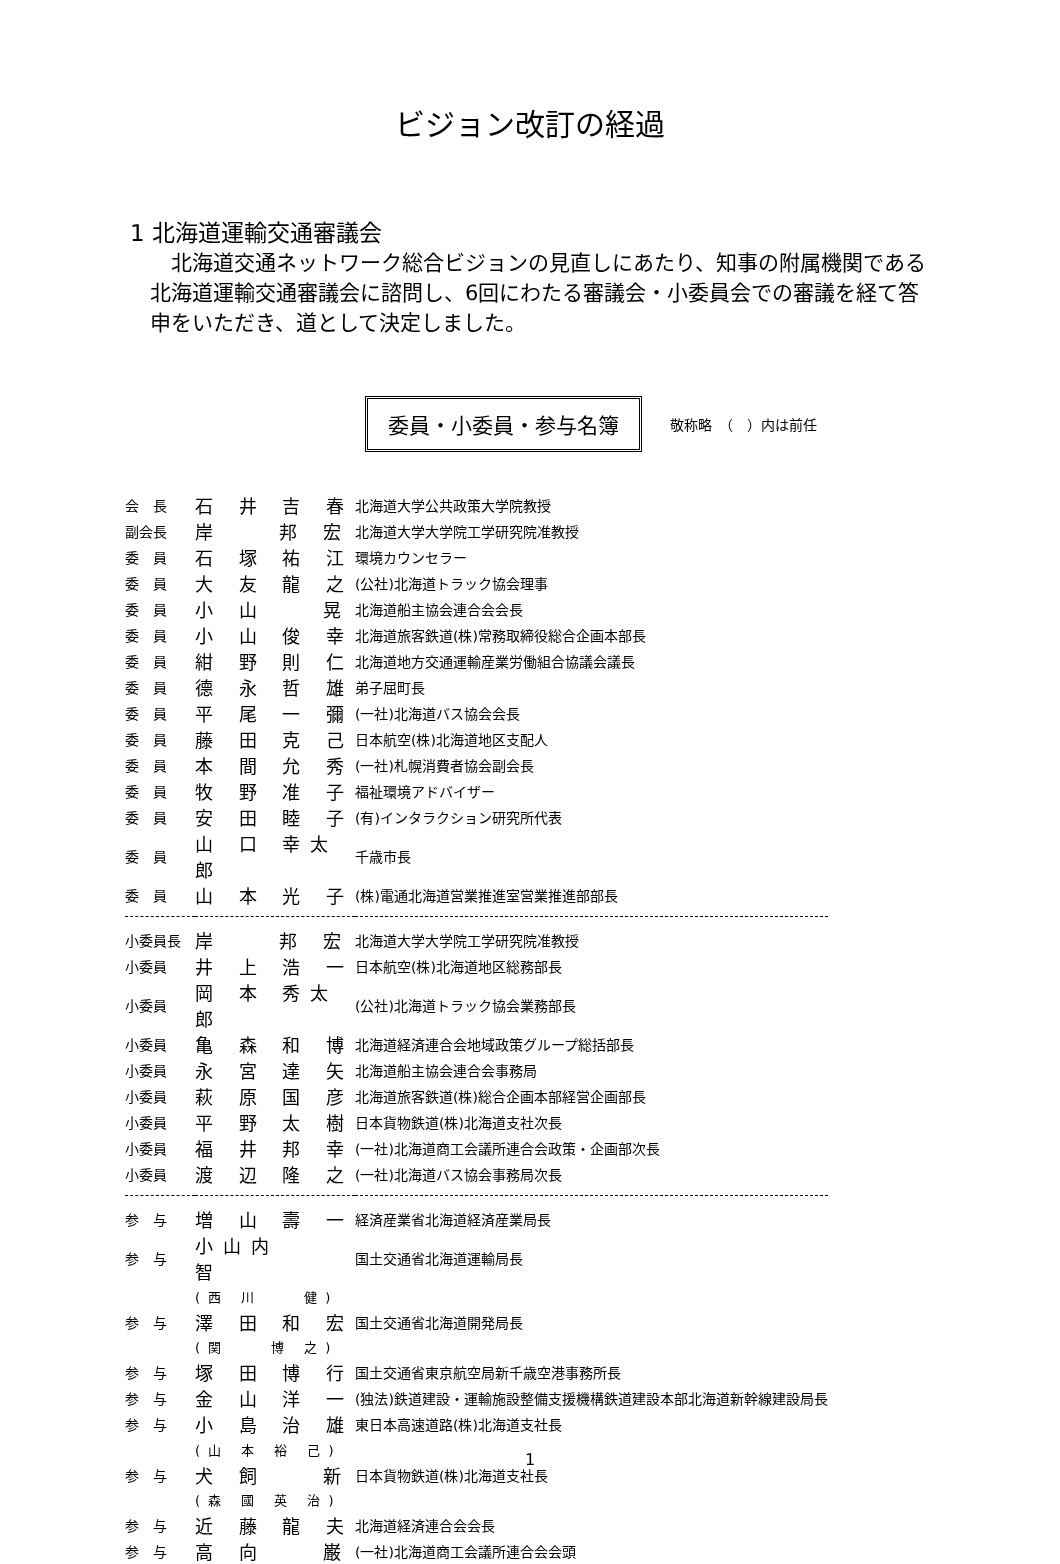ビジョン改訂の経過
1 北海道運輸交通審議会
　北海道交通ネットワーク総合ビジョンの見直しにあたり、知事の附属機関である北海道運輸交通審議会に諮問し、6回にわたる審議会・小委員会での審議を経て答申をいただき、道として決定しました。
委員・小委員・参与名簿
敬称略　（　）内は前任
| 会 長 | 石 井 吉 春 | 北海道大学公共政策大学院教授 |
| 副会長 | 岸 邦 宏 | 北海道大学大学院工学研究院准教授 |
| 委 員 | 石 塚 祐 江 | 環境カウンセラー |
| 委 員 | 大 友 龍 之 | (公社)北海道トラック協会理事 |
| 委 員 | 小 山 晃 | 北海道船主協会連合会会長 |
| 委 員 | 小 山 俊 幸 | 北海道旅客鉄道(株)常務取締役総合企画本部長 |
| 委 員 | 紺 野 則 仁 | 北海道地方交通運輸産業労働組合協議会議長 |
| 委 員 | 德 永 哲 雄 | 弟子屈町長 |
| 委 員 | 平 尾 一 彌 | (一社)北海道バス協会会長 |
| 委 員 | 藤 田 克 己 | 日本航空(株)北海道地区支配人 |
| 委 員 | 本 間 允 秀 | (一社)札幌消費者協会副会長 |
| 委 員 | 牧 野 准 子 | 福祉環境アドバイザー |
| 委 員 | 安 田 睦 子 | (有)インタラクション研究所代表 |
| 委 員 | 山 口 幸太郎 | 千歳市長 |
| 委 員 | 山 本 光 子 | (株)電通北海道営業推進室営業推進部部長 |
| 小委員長 | 岸 邦 宏 | 北海道大学大学院工学研究院准教授 |
| 小委員 | 井 上 浩 一 | 日本航空(株)北海道地区総務部長 |
| 小委員 | 岡 本 秀太郎 | (公社)北海道トラック協会業務部長 |
| 小委員 | 亀 森 和 博 | 北海道経済連合会地域政策グループ総括部長 |
| 小委員 | 永 宮 達 矢 | 北海道船主協会連合会事務局 |
| 小委員 | 萩 原 国 彦 | 北海道旅客鉄道(株)総合企画本部経営企画部長 |
| 小委員 | 平 野 太 樹 | 日本貨物鉄道(株)北海道支社次長 |
| 小委員 | 福 井 邦 幸 | (一社)北海道商工会議所連合会政策・企画部次長 |
| 小委員 | 渡 辺 隆 之 | (一社)北海道バス協会事務局次長 |
| 参 与 | 増 山 壽 一 | 経済産業省北海道経済産業局長 |
| 参 与 | 小山内 智 | 国土交通省北海道運輸局長 |
| | (西 川 健) | |
| 参 与 | 澤 田 和 宏 | 国土交通省北海道開発局長 |
| | (関 博 之) | |
| 参 与 | 塚 田 博 行 | 国土交通省東京航空局新千歳空港事務所長 |
| 参 与 | 金 山 洋 一 | (独法)鉄道建設・運輸施設整備支援機構鉄道建設本部北海道新幹線建設局長 |
| 参 与 | 小 島 治 雄 | 東日本高速道路(株)北海道支社長 |
| | (山 本 裕 己) | |
| 参 与 | 犬 飼 新 | 日本貨物鉄道(株)北海道支社長 |
| | (森 國 英 治) | |
| 参 与 | 近 藤 龍 夫 | 北海道経済連合会会長 |
| 参 与 | 高 向 巌 | (一社)北海道商工会議所連合会会頭 |
1